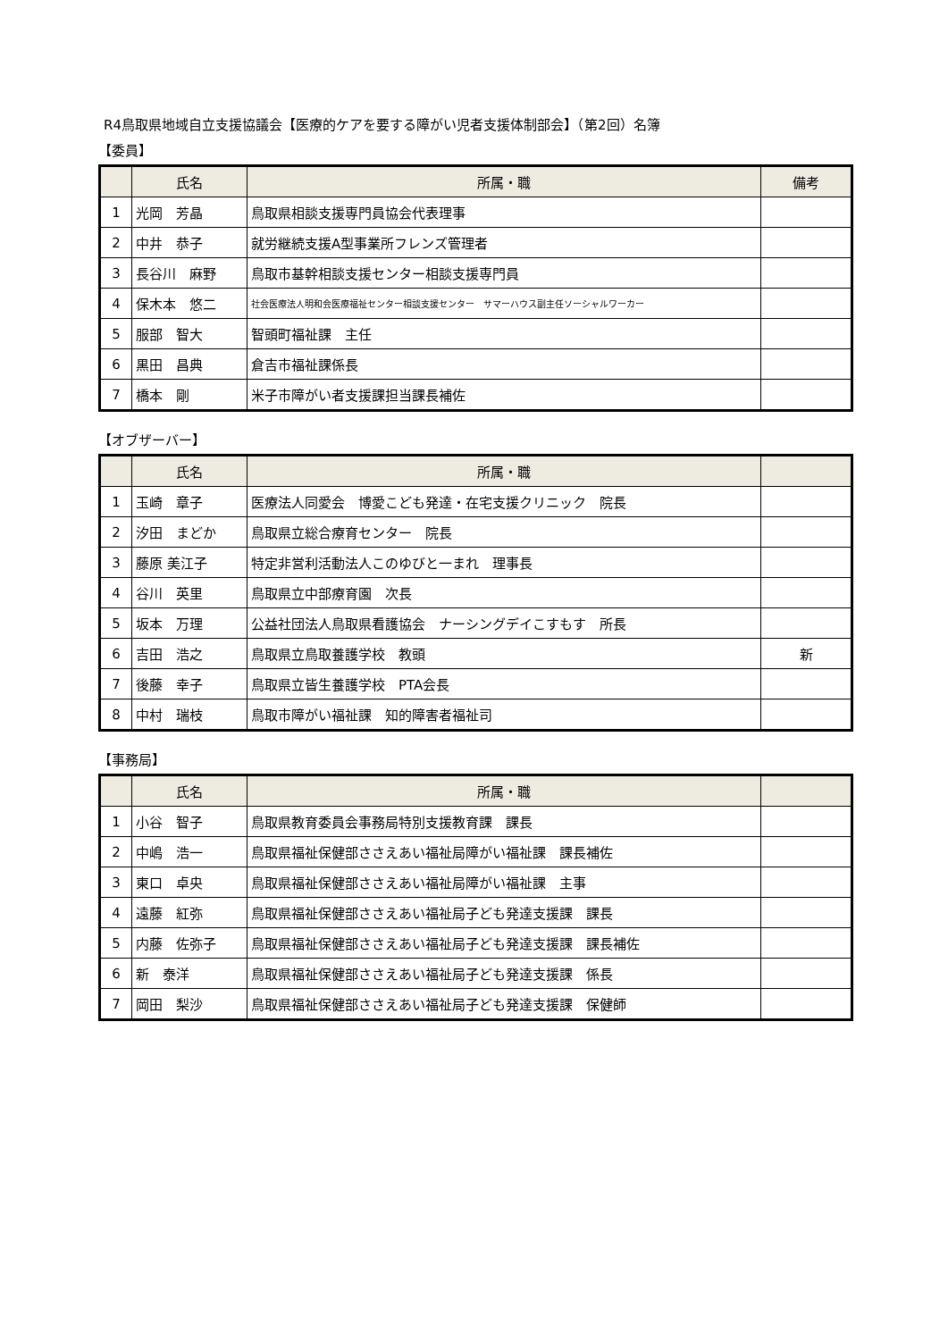R4鳥取県地域自立支援協議会【医療的ケアを要する障がい児者支援体制部会】（第2回）名簿
【委員】
| | 氏名 | 所属・職 | 備考 |
| --- | --- | --- | --- |
| 1 | 光岡 芳晶 | 鳥取県相談支援専門員協会代表理事 | |
| 2 | 中井 恭子 | 就労継続支援A型事業所フレンズ管理者 | |
| 3 | 長谷川 麻野 | 鳥取市基幹相談支援センター相談支援専門員 | |
| 4 | 保木本 悠二 | 社会医療法人明和会医療福祉センター相談支援センター サマーハウス副主任ソーシャルワーカー | |
| 5 | 服部 智大 | 智頭町福祉課 主任 | |
| 6 | 黒田 昌典 | 倉吉市福祉課係長 | |
| 7 | 橋本 剛 | 米子市障がい者支援課担当課長補佐 | |
【オブザーバー】
| | 氏名 | 所属・職 | |
| --- | --- | --- | --- |
| 1 | 玉崎 章子 | 医療法人同愛会 博愛こども発達・在宅支援クリニック 院長 | |
| 2 | 汐田 まどか | 鳥取県立総合療育センター 院長 | |
| 3 | 藤原 美江子 | 特定非営利活動法人このゆびと一まれ 理事長 | |
| 4 | 谷川 英里 | 鳥取県立中部療育園 次長 | |
| 5 | 坂本 万理 | 公益社団法人鳥取県看護協会 ナーシングデイこすもす 所長 | |
| 6 | 吉田 浩之 | 鳥取県立鳥取養護学校 教頭 | 新 |
| 7 | 後藤 幸子 | 鳥取県立皆生養護学校 PTA会長 | |
| 8 | 中村 瑞枝 | 鳥取市障がい福祉課 知的障害者福祉司 | |
【事務局】
| | 氏名 | 所属・職 | |
| --- | --- | --- | --- |
| 1 | 小谷 智子 | 鳥取県教育委員会事務局特別支援教育課 課長 | |
| 2 | 中嶋 浩一 | 鳥取県福祉保健部ささえあい福祉局障がい福祉課 課長補佐 | |
| 3 | 東口 卓央 | 鳥取県福祉保健部ささえあい福祉局障がい福祉課 主事 | |
| 4 | 遠藤 紅弥 | 鳥取県福祉保健部ささえあい福祉局子ども発達支援課 課長 | |
| 5 | 内藤 佐弥子 | 鳥取県福祉保健部ささえあい福祉局子ども発達支援課 課長補佐 | |
| 6 | 新 泰洋 | 鳥取県福祉保健部ささえあい福祉局子ども発達支援課 係長 | |
| 7 | 岡田 梨沙 | 鳥取県福祉保健部ささえあい福祉局子ども発達支援課 保健師 | |